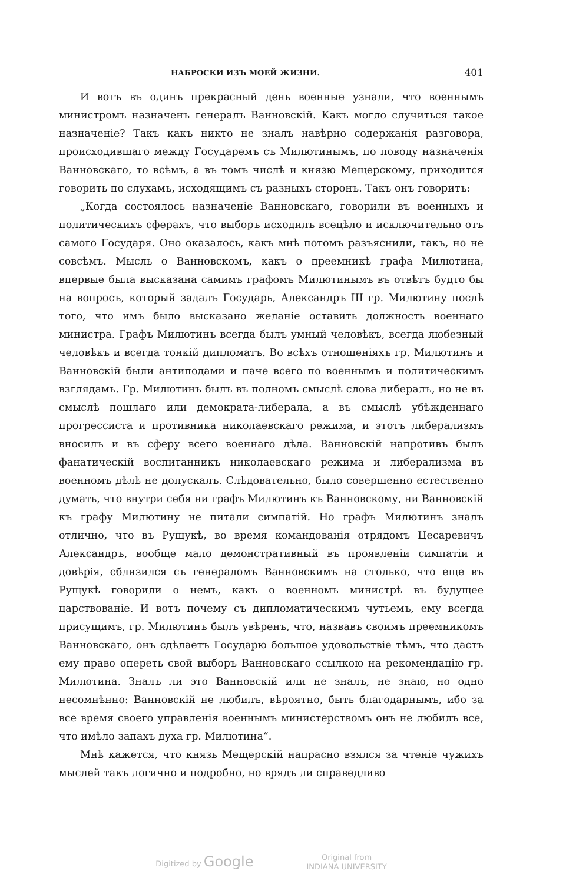НАБРОСКИ ИЗЪ МОЕЙ ЖИЗНИ. 401
И вотъ въ одинъ прекрасный день военные узнали, что военнымъ министромъ назначенъ генералъ Ванновскій. Какъ могло случиться такое назначеніе? Такъ какъ никто не зналъ навѣрно содержанія разговора, происходившаго между Государемъ съ Милютинымъ, по поводу назначенія Ванновскаго, то всѣмъ, а въ томъ числѣ и князю Мещерскому, приходится говорить по слухамъ, исходящимъ съ разныхъ сторонъ. Такъ онъ говоритъ:
„Когда состоялось назначеніе Ванновскаго, говорили въ военныхъ и политическихъ сферахъ, что выборъ исходилъ всецѣло и исключительно отъ самого Государя. Оно оказалось, какъ мнѣ потомъ разъяснили, такъ, но не совсѣмъ. Мысль о Ванновскомъ, какъ о преемникѣ графа Милютина, впервые была высказана самимъ графомъ Милютинымъ въ отвѣтъ будто бы на вопросъ, который задалъ Государь, Александръ III гр. Милютину послѣ того, что имъ было высказано желаніе оставить должность военнаго министра. Графъ Милютинъ всегда былъ умный человѣкъ, всегда любезный человѣкъ и всегда тонкій дипломатъ. Во всѣхъ отношеніяхъ гр. Милютинъ и Ванновскій были антиподами и паче всего по военнымъ и политическимъ взглядамъ. Гр. Милютинъ былъ въ полномъ смыслѣ слова либералъ, но не въ смыслѣ пошлаго или демократа-либерала, а въ смыслѣ убѣжденнаго прогрессиста и противника николаевскаго режима, и этотъ либерализмъ вносилъ и въ сферу всего военнаго дѣла. Ванновскій напротивъ былъ фанатическій воспитанникъ николаевскаго режима и либерализма въ военномъ дѣлѣ не допускалъ. Слѣдовательно, было совершенно естественно думать, что внутри себя ни графъ Милютинъ къ Ванновскому, ни Ванновскій къ графу Милютину не питали симпатій. Но графъ Милютинъ зналъ отлично, что въ Рущукѣ, во время командованія отрядомъ Цесаревичъ Александръ, вообще мало демонстративный въ проявленіи симпатіи и довѣрія, сблизился съ генераломъ Ванновскимъ на столько, что еще въ Рущукѣ говорили о немъ, какъ о военномъ министрѣ въ будущее царствованіе. И вотъ почему съ дипломатическимъ чутьемъ, ему всегда присущимъ, гр. Милютинъ былъ увѣренъ, что, назвавъ своимъ преемникомъ Ванновскаго, онъ сдѣлаетъ Государю большое удовольствіе тѣмъ, что дастъ ему право опереть свой выборъ Ванновскаго ссылкою на рекомендацію гр. Милютина. Зналъ ли это Ванновскій или не зналъ, не знаю, но одно несомнѣнно: Ванновскій не любилъ, вѣроятно, быть благодарнымъ, ибо за все время своего управленія военнымъ министерствомъ онъ не любилъ все, что имѣло запахъ духа гр. Милютина“.
Мнѣ кажется, что князь Мещерскій напрасно взялся за чтеніе чужихъ мыслей такъ логично и подробно, но врядъ ли справедливо
Digitized by Google Original from
INDIANA UNIVERSITY